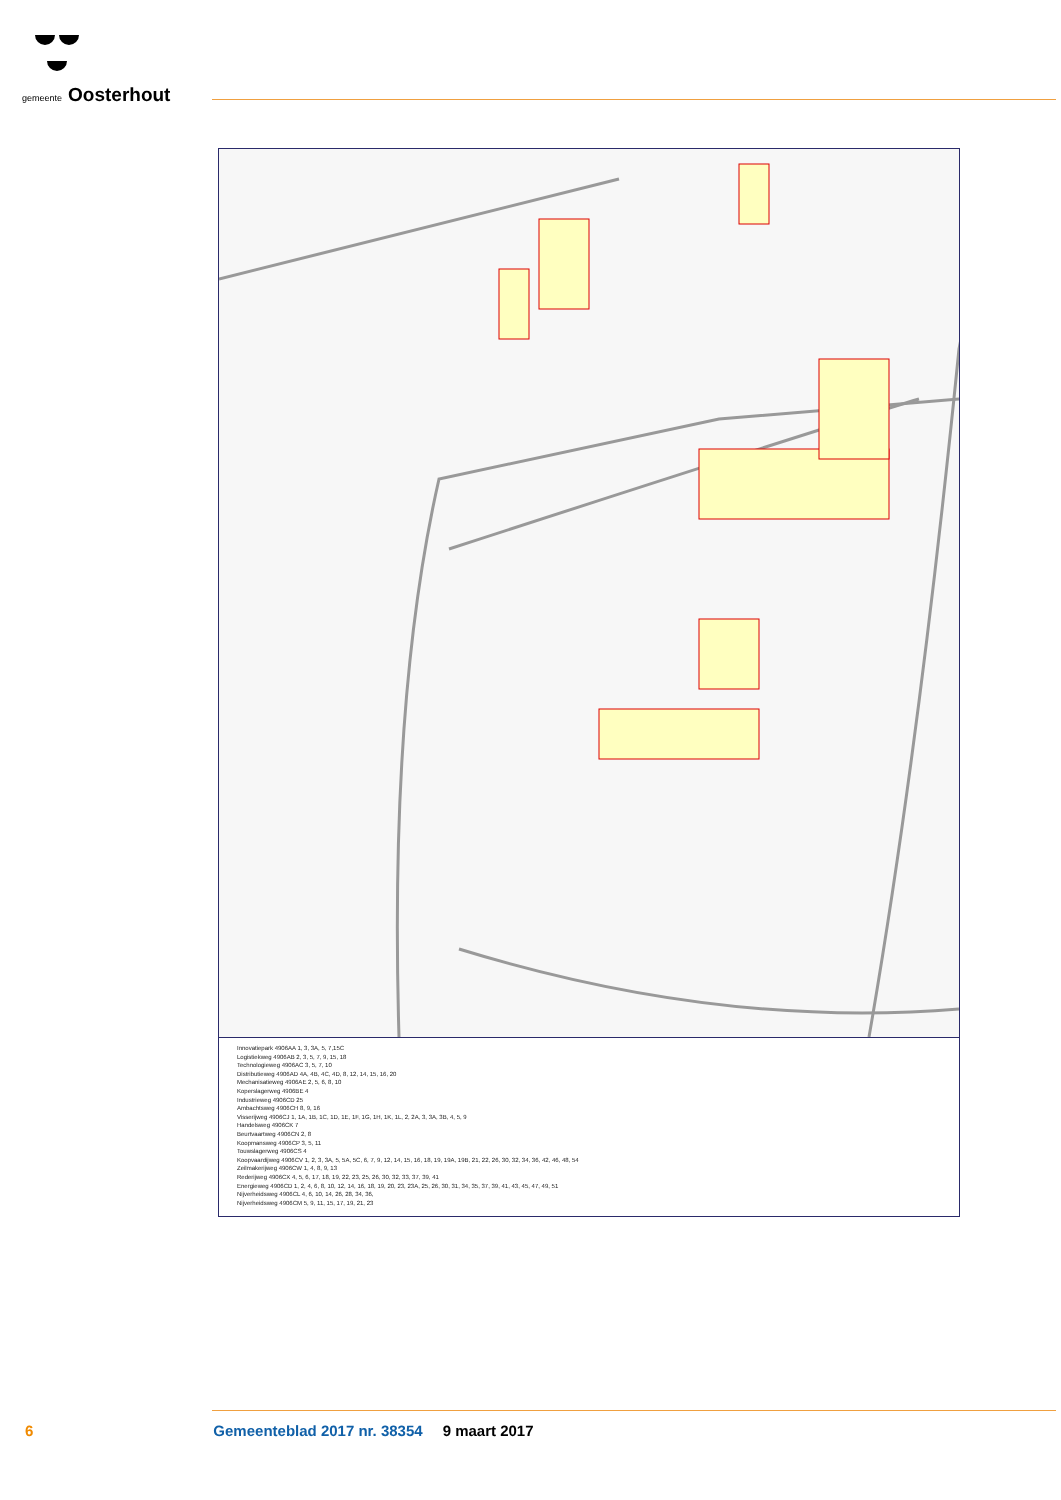gemeente Oosterhout
Innovatiepark 4906AA 1, 3, 3A, 5, 7,15C
Logistiekweg 4906AB 2, 3, 5, 7, 9, 15, 18
Technologieweg 4906AC 3, 5, 7, 10
Distributieweg 4906AD 4A, 4B, 4C, 4D, 8, 12, 14, 15, 16, 20
Mechanisatieweg 4906AE 2, 5, 6, 8, 10
Koperslagerweg 4906BE 4
Industrieweg 4906CD 25
Ambachtsweg 4906CH 8, 9, 16
Visserijweg 4906CJ 1, 1A, 1B, 1C, 1D, 1E, 1F, 1G, 1H, 1K, 1L, 2, 2A, 3, 3A, 3B, 4, 5, 9
Handelsweg 4906CK 7
Beurtvaartweg 4906CN 2, 8
Koopmansweg 4906CP 3, 5, 11
Touwslagerweg 4906CS 4
Koopvaardijweg 4906CV 1, 2, 3, 3A, 5, 5A, 5C, 6, 7, 9, 12, 14, 15, 16, 18, 19, 19A, 19B, 21, 22, 26, 30, 32, 34, 36, 42, 46, 48, 54
Zeilmakerijweg 4906CW 1, 4, 8, 9, 13
Rederijweg 4906CX 4, 5, 6, 17, 18, 19, 22, 23, 25, 26, 30, 32, 33, 37, 39, 41
Energieweg 4906CD 1, 2, 4, 6, 8, 10, 12, 14, 16, 18, 19, 20, 23, 23A, 25, 26, 30, 31, 34, 35, 37, 39, 41, 43, 45, 47, 49, 51
Nijverheidsweg 4906CL 4, 6, 10, 14, 26, 28, 34, 36,
Nijverheidsweg 4906CM 5, 9, 11, 15, 17, 19, 21, 23
6 Gemeenteblad 2017 nr. 38354 9 maart 2017